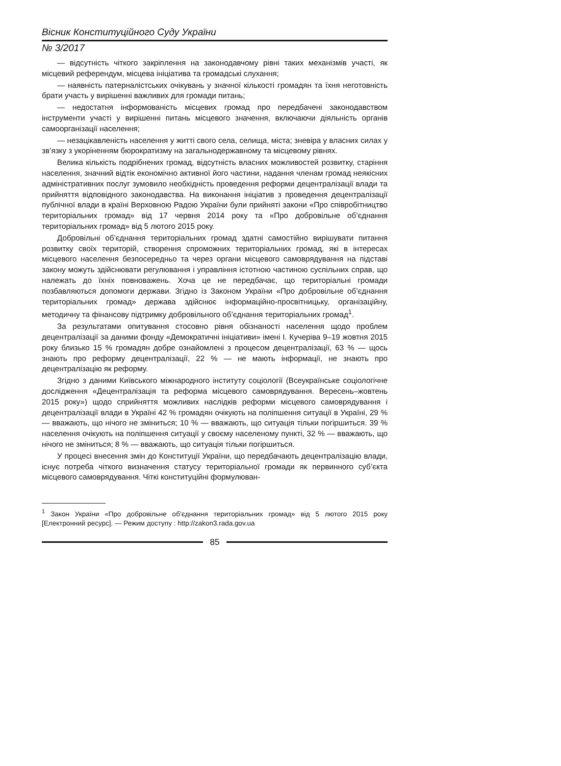Вісник Конституційного Суду України
№ 3/2017
— відсутність чіткого закріплення на законодавчому рівні таких механізмів участі, як місцевий референдум, місцева ініціатива та громадські слухання;
— наявність патерналістських очікувань у значної кількості громадян та їхня неготовність брати участь у вирішенні важливих для громади питань;
— недостатня інформованість місцевих громад про передбачені законодавством інструменти участі у вирішенні питань місцевого значення, включаючи діяльність органів самоорганізації населення;
— незацікавленість населення у житті свого села, селища, міста; зневіра у власних силах у зв’язку з укоріненням бюрократизму на загальнодержавному та місцевому рівнях.
Велика кількість подрібнених громад, відсутність власних можливостей розвитку, старіння населення, значний відтік економічно активної його частини, надання членам громад неякісних адміністративних послуг зумовило необхідність проведення реформи децентралізації влади та прийняття відповідного законодавства. На виконання ініціатив з проведення децентралізації публічної влади в країні Верховною Радою України були прийняті закони «Про співробітництво територіальних громад» від 17 червня 2014 року та «Про добровільне об’єднання територіальних громад» від 5 лютого 2015 року.
Добровільні об’єднання територіальних громад здатні самостійно вирішувати питання розвитку своїх територій, створення спроможних територіальних громад, які в інтересах місцевого населення безпосередньо та через органи місцевого самоврядування на підставі закону можуть здійснювати регулювання і управління істотною частиною суспільних справ, що належать до їхніх повноважень. Хоча це не передбачає, що територіальні громади позбавляються допомоги держави. Згідно із Законом України «Про добровільне об’єднання територіальних громад» держава здійснює інформаційно-просвітницьку, організаційну, методичну та фінансову підтримку добровільного об’єднання територіальних громад<sup>1</sup>.
За результатами опитування стосовно рівня обізнаності населення щодо проблем децентралізації за даними фонду «Демократичні ініціативи» імені І. Кучеріва 9–19 жовтня 2015 року близько 15 % громадян добре ознайомлені з процесом децентралізації, 63 % — щось знають про реформу децентралізації, 22 % — не мають інформації, не знають про децентралізацію як реформу.
Згідно з даними Київського міжнародного інституту соціології (Всеукраїнське соціологічне дослідження «Децентралізація та реформа місцевого самоврядування. Вересень–жовтень 2015 року») щодо сприйняття можливих наслідків реформи місцевого самоврядування і децентралізації влади в Україні 42 % громадян очікують на поліпшення ситуації в Україні, 29 % — вважають, що нічого не зміниться; 10 % — вважають, що ситуація тільки погіршиться. 39 % населення очікують на поліпшення ситуації у своєму населеному пункті, 32 % — вважають, що нічого не зміниться; 8 % — вважають, що ситуація тільки погіршиться.
У процесі внесення змін до Конституції України, що передбачають децентралізацію влади, існує потреба чіткого визначення статусу територіальної громади як первинного суб’єкта місцевого самоврядування. Чіткі конституційні формулюван-
<sup>1</sup> Закон України «Про добровільне об’єднання територіальних громад» від 5 лютого 2015 року [Електронний ресурс]. — Режим доступу : http://zakon3.rada.gov.ua
85